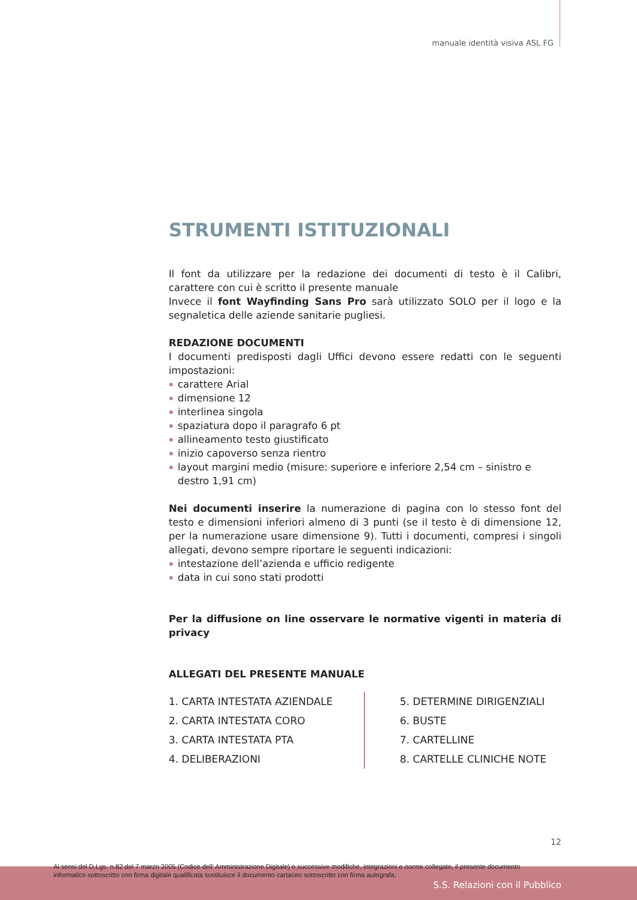manuale identità visiva ASL FG
STRUMENTI ISTITUZIONALI
Il font da utilizzare per la redazione dei documenti di testo è il Calibri, carattere con cui è scritto il presente manuale
Invece il font Wayfinding Sans Pro sarà utilizzato SOLO per il logo e la segnaletica delle aziende sanitarie pugliesi.
REDAZIONE DOCUMENTI
I documenti predisposti dagli Uffici devono essere redatti con le seguenti impostazioni:
carattere Arial
dimensione 12
interlinea singola
spaziatura dopo il paragrafo 6 pt
allineamento testo giustificato
inizio capoverso senza rientro
layout margini medio (misure: superiore e inferiore 2,54 cm – sinistro e destro 1,91 cm)
Nei documenti inserire la numerazione di pagina con lo stesso font del testo e dimensioni inferiori almeno di 3 punti (se il testo è di dimensione 12, per la numerazione usare dimensione 9). Tutti i documenti, compresi i singoli allegati, devono sempre riportare le seguenti indicazioni:
intestazione dell’azienda e ufficio redigente
data in cui sono stati prodotti
Per la diffusione on line osservare le normative vigenti in materia di privacy
ALLEGATI DEL PRESENTE MANUALE
1. CARTA INTESTATA AZIENDALE
2. CARTA INTESTATA CORO
3. CARTA INTESTATA PTA
4. DELIBERAZIONI
5. DETERMINE DIRIGENZIALI
6. BUSTE
7. CARTELLINE
8. CARTELLE CLINICHE NOTE
12
Ai sensi del D.Lgs. n.82 del 7 marzo 2005 (Codice dell' Amministrazione Digitale) e successive modifiche, integrazioni e norme collegate, il presente documento
informatico sottoscritto con firma digitale qualificata sostituisce il documento cartaceo sottoscritto con firma autografa.
S.S. Relazioni con il Pubblico